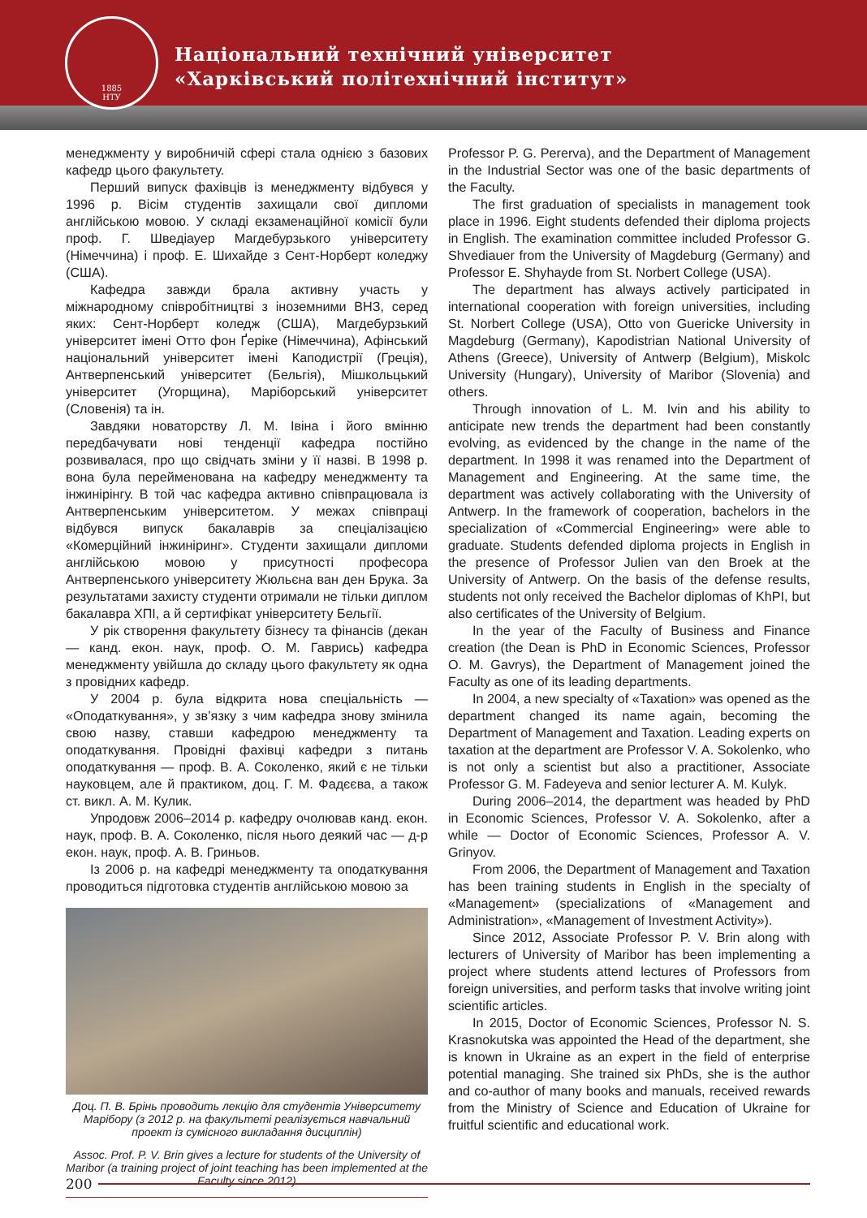Національний технічний університет
«Харківський політехнічний інститут»
1885
НТУ
менеджменту у виробничій сфері стала однією з базових кафедр цього факультету.
Перший випуск фахівців із менеджменту відбувся у 1996 р. Вісім студентів захищали свої дипломи англійською мовою. У складі екзаменаційної комісії були проф. Г. Шведіауер Магдебурзького університету (Німеччина) і проф. Е. Шихайде з Сент-Норберт коледжу (США).
Кафедра завжди брала активну участь у міжнародному співробітництві з іноземними ВНЗ, серед яких: Сент-Норберт коледж (США), Магдебурзький університет імені Отто фон Ґеріке (Німеччина), Афінський національний університет імені Каподистрії (Греція), Антверпенський університет (Бельгія), Мішкольцький університет (Угорщина), Маріборський університет (Словенія) та ін.
Завдяки новаторству Л. М. Івіна і його вмінню передбачувати нові тенденції кафедра постійно розвивалася, про що свідчать зміни у її назві. В 1998 р. вона була перейменована на кафедру менеджменту та інжинірінгу. В той час кафедра активно співпрацювала із Антверпенським університетом. У межах співпраці відбувся випуск бакалаврів за спеціалізацією «Комерційний інжиніринг». Студенти захищали дипломи англійською мовою у присутності професора Антверпенського університету Жюльєна ван ден Брука. За результатами захисту студенти отримали не тільки диплом бакалавра ХПІ, а й сертифікат університету Бельгії.
У рік створення факультету бізнесу та фінансів (декан — канд. екон. наук, проф. О. М. Гаврись) кафедра менеджменту увійшла до складу цього факультету як одна з провідних кафедр.
У 2004 р. була відкрита нова спеціальність — «Оподаткування», у зв’язку з чим кафедра знову змінила свою назву, ставши кафедрою менеджменту та оподаткування. Провідні фахівці кафедри з питань оподаткування — проф. В. А. Соколенко, який є не тільки науковцем, але й практиком, доц. Г. М. Фадєєва, а також ст. викл. А. М. Кулик.
Упродовж 2006–2014 р. кафедру очолював канд. екон. наук, проф. В. А. Соколенко, після нього деякий час — д-р екон. наук, проф. А. В. Гриньов.
Із 2006 р. на кафедрі менеджменту та оподаткування проводиться підготовка студентів англійською мовою за
Доц. П. В. Брінь проводить лекцію для студентів Університету Марібору (з 2012 р. на факультеті реалізується навчальний проект із сумісного викладання дисциплін)
Assoc. Prof. P. V. Brin gives a lecture for students of the University of Maribor (a training project of joint teaching has been implemented at the Faculty since 2012)
Professor P. G. Pererva), and the Department of Management in the Industrial Sector was one of the basic departments of the Faculty.
The first graduation of specialists in management took place in 1996. Eight students defended their diploma projects in English. The examination committee included Professor G. Shvediauer from the University of Magdeburg (Germany) and Professor E. Shyhayde from St. Norbert College (USA).
The department has always actively participated in international cooperation with foreign universities, including St. Norbert College (USA), Otto von Guericke University in Magdeburg (Germany), Kapodistrian National University of Athens (Greece), University of Antwerp (Belgium), Miskolc University (Hungary), University of Maribor (Slovenia) and others.
Through innovation of L. M. Ivin and his ability to anticipate new trends the department had been constantly evolving, as evidenced by the change in the name of the department. In 1998 it was renamed into the Department of Management and Engineering. At the same time, the department was actively collaborating with the University of Antwerp. In the framework of cooperation, bachelors in the specialization of «Commercial Engineering» were able to graduate. Students defended diploma projects in English in the presence of Professor Julien van den Broek at the University of Antwerp. On the basis of the defense results, students not only received the Bachelor diplomas of KhPI, but also certificates of the University of Belgium.
In the year of the Faculty of Business and Finance creation (the Dean is PhD in Economic Sciences, Professor O. M. Gavrys), the Department of Management joined the Faculty as one of its leading departments.
In 2004, a new specialty of «Taxation» was opened as the department changed its name again, becoming the Department of Management and Taxation. Leading experts on taxation at the department are Professor V. A. Sokolenko, who is not only a scientist but also a practitioner, Associate Professor G. M. Fadeyeva and senior lecturer A. M. Kulyk.
During 2006–2014, the department was headed by PhD in Economic Sciences, Professor V. A. Sokolenko, after a while — Doctor of Economic Sciences, Professor A. V. Grinyov.
From 2006, the Department of Management and Taxation has been training students in English in the specialty of «Management» (specializations of «Management and Administration», «Management of Investment Activity»).
Since 2012, Associate Professor P. V. Brin along with lecturers of University of Maribor has been implementing a project where students attend lectures of Professors from foreign universities, and perform tasks that involve writing joint scientific articles.
In 2015, Doctor of Economic Sciences, Professor N. S. Krasnokutska was appointed the Head of the department, she is known in Ukraine as an expert in the field of enterprise potential managing. She trained six PhDs, she is the author and co-author of many books and manuals, received rewards from the Ministry of Science and Education of Ukraine for fruitful scientific and educational work.
200